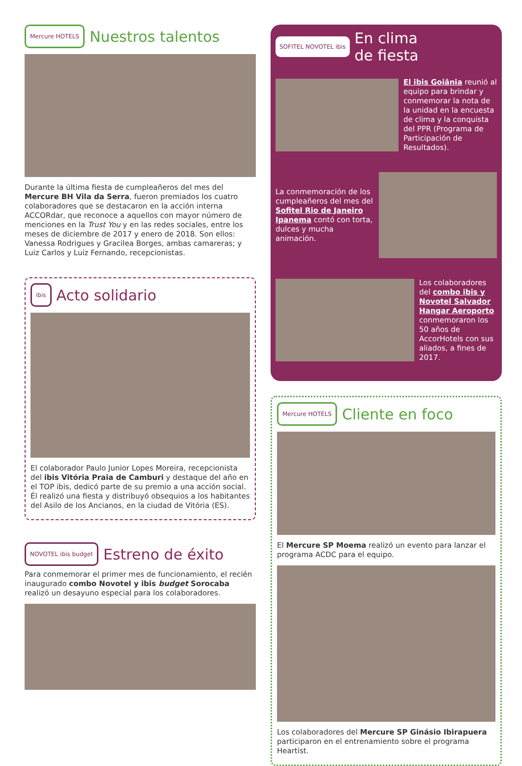Mercure HOTELS Nuestros talentos
Durante la última fiesta de cumpleañeros del mes del Mercure BH Vila da Serra, fueron premiados los cuatro colaboradores que se destacaron en la acción interna ACCORdar, que reconoce a aquellos con mayor número de menciones en la Trust You y en las redes sociales, entre los meses de diciembre de 2017 y enero de 2018. Son ellos: Vanessa Rodrigues y Gracilea Borges, ambas camareras; y Luiz Carlos y Luiz Fernando, recepcionistas.
ibis Acto solidario
El colaborador Paulo Junior Lopes Moreira, recepcionista del ibis Vitória Praia de Camburi y destaque del año en el TOP ibis, dedicó parte de su premio a una acción social. Él realizó una fiesta y distribuyó obsequios a los habitantes del Asilo de los Ancianos, en la ciudad de Vitória (ES).
NOVOTEL ibis budget Estreno de éxito
Para conmemorar el primer mes de funcionamiento, el recién inaugurado combo Novotel y ibis budget Sorocaba realizó un desayuno especial para los colaboradores.
SOFITEL NOVOTEL ibis En clima
de fiesta
El ibis Goiânia reunió al equipo para brindar y conmemorar la nota de la unidad en la encuesta de clima y la conquista del PPR (Programa de Participación de Resultados).
La conmemoración de los cumpleañeros del mes del Sofitel Rio de Janeiro Ipanema contó con torta, dulces y mucha animación.
Los colaboradores del combo ibis y Novotel Salvador Hangar Aeroporto conmemoraron los 50 años de AccorHotels con sus aliados, a fines de 2017.
Mercure HOTELS Cliente en foco
El Mercure SP Moema realizó un evento para lanzar el programa ACDC para el equipo.
Los colaboradores del Mercure SP Ginásio Ibirapuera participaron en el entrenamiento sobre el programa Heartist.